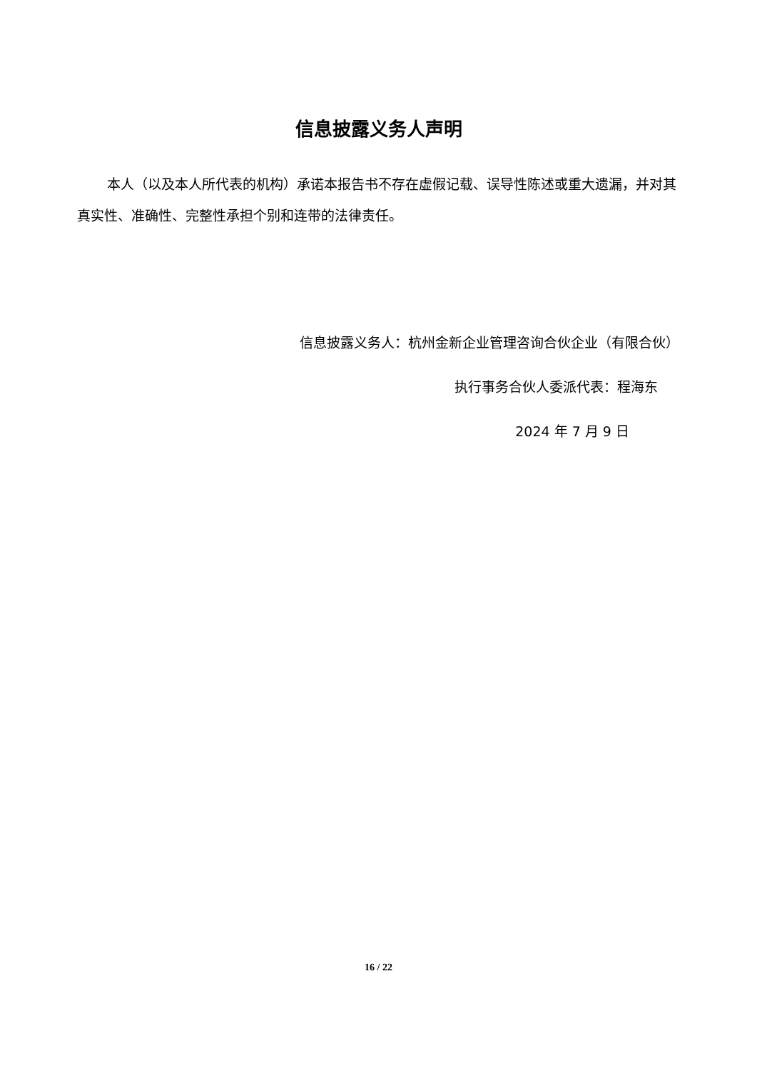信息披露义务人声明
本人（以及本人所代表的机构）承诺本报告书不存在虚假记载、误导性陈述或重大遗漏，并对其真实性、准确性、完整性承担个别和连带的法律责任。
信息披露义务人：杭州金新企业管理咨询合伙企业（有限合伙）
执行事务合伙人委派代表：程海东
2024 年 7 月 9 日
16 / 22